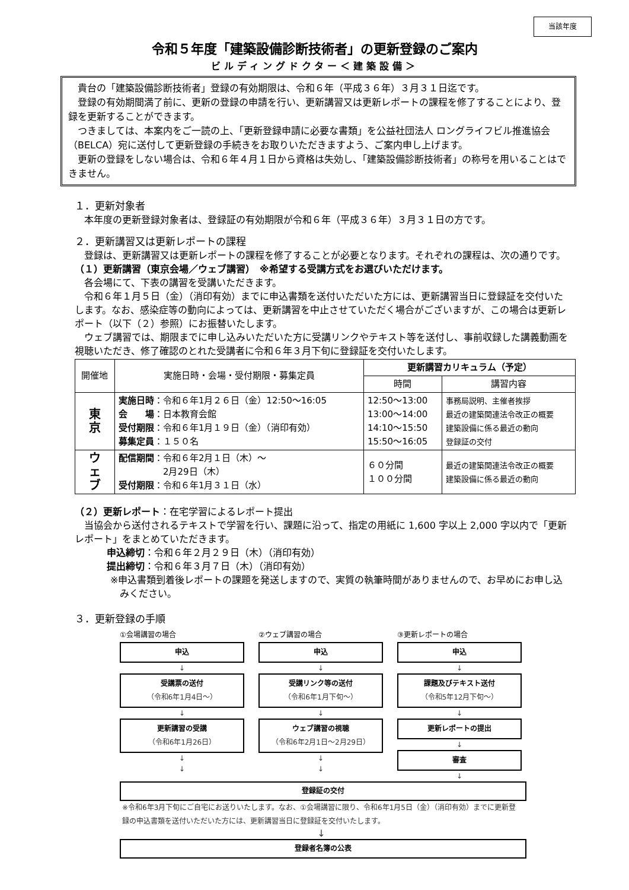当該年度
令和５年度「建築設備診断技術者」の更新登録のご案内
ビルディングドクター＜建築設備＞
　貴台の「建築設備診断技術者」登録の有効期限は、令和６年（平成３６年）３月３１日迄です。
　登録の有効期間満了前に、更新の登録の申請を行い、更新講習又は更新レポートの課程を修了することにより、登録を更新することができます。
　つきましては、本案内をご一読の上、「更新登録申請に必要な書類」を公益社団法人 ロングライフビル推進協会（BELCA）宛に送付して更新登録の手続きをお取りいただきますよう、ご案内申し上げます。
　更新の登録をしない場合は、令和６年４月１日から資格は失効し、「建築設備診断技術者」の称号を用いることはできません。
１．更新対象者
　本年度の更新登録対象者は、登録証の有効期限が令和６年（平成３６年）３月３１日の方です。
２．更新講習又は更新レポートの課程
　登録は、更新講習又は更新レポートの課程を修了することが必要となります。それぞれの課程は、次の通りです。
（１）更新講習（東京会場／ウェブ講習）　※希望する受講方式をお選びいただけます。
　各会場にて、下表の講習を受講いただきます。
　令和６年１月５日（金）（消印有効）までに申込書類を送付いただいた方には、更新講習当日に登録証を交付いたします。なお、感染症等の動向によっては、更新講習を中止させていただく場合がございますが、この場合は更新レポート（以下（２）参照）にお振替いたします。
　ウェブ講習では、期限までに申し込みいただいた方に受講リンクやテキスト等を送付し、事前収録した講義動画を視聴いただき、修了確認のとれた受講者に令和６年３月下旬に登録証を交付いたします。
| 開催地 | 実施日時・会場・受付期限・募集定員 | 更新講習カリキュラム（予定） | |
| --- | --- | --- | --- |
| | | 時間 | 講習内容 |
| 東 京 | 実施日時 ：令和６年1月２６日（金）12:50～16:05 会 場 ：日本教育会館 受付期限 ：令和６年1月１９日（金）（消印有効） 募集定員 ：１５０名 | 12:50～13:00 13:00～14:00 14:10～15:50 15:50～16:05 | 事務局説明、主催者挨拶 最近の建築関連法令改正の概要 建築設備に係る最近の動向 登録証の交付 |
| ウ ェ ブ | 配信期間 ：令和６年2月１日（木）～ 2月29日（木） 受付期限 ：令和６年1月３１日（水） | ６０分間 １００分間 | 最近の建築関連法令改正の概要 建築設備に係る最近の動向 |
（２）更新レポート：在宅学習によるレポート提出
　当協会から送付されるテキストで学習を行い、課題に沿って、指定の用紙に 1,600 字以上 2,000 字以内で「更新レポート」をまとめていただきます。
申込締切：令和６年２月２９日（木）（消印有効）
提出締切：令和６年３月７日（木）（消印有効）
※申込書類到着後レポートの課題を発送しますので、実質の執筆時間がありませんので、お早めにお申し込みください。
３．更新登録の手順
①会場講習の場合
申込
↓
受講票の送付
（令和6年1月4日～）
↓
更新講習の受講
（令和6年1月26日）
↓
↓
②ウェブ講習の場合
申込
↓
受講リンク等の送付
（令和6年1月下旬～）
↓
ウェブ講習の視聴
（令和6年2月1日～2月29日）
↓
↓
③更新レポートの場合
申込
↓
課題及びテキスト送付
（令和5年12月下旬～）
↓
更新レポートの提出
↓
審査
↓
登録証の交付
※令和6年3月下旬にご自宅にお送りいたします。なお、①会場講習に限り、令和6年1月5日（金）（消印有効）までに更新登録の申込書類を送付いただいた方には、更新講習当日に登録証を交付いたします。
↓
登録者名簿の公表